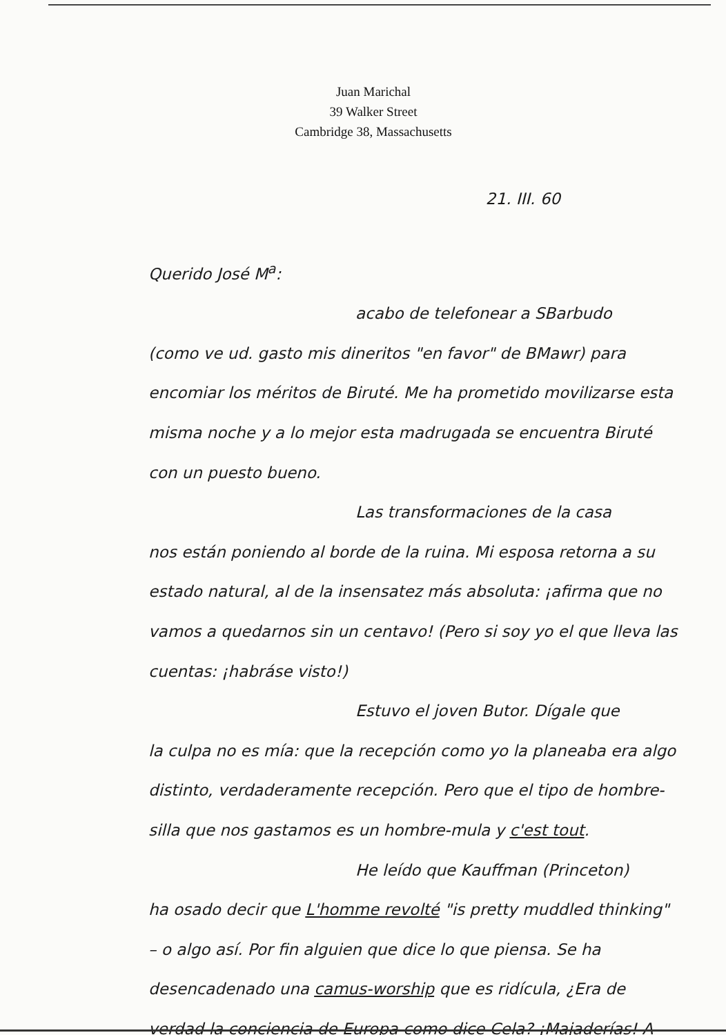Juan Marichal
39 Walker Street
Cambridge 38, Massachusetts
21. III. 60
Querido José M<sup>a</sup>:
acabo de telefonear a SBarbudo
(como ve ud. gasto mis dineritos "en favor" de BMawr) para encomiar los méritos de Biruté. Me ha prometido movilizarse esta misma noche y a lo mejor esta madrugada se encuentra Biruté con un puesto bueno.
Las transformaciones de la casa
nos están poniendo al borde de la ruina. Mi esposa retorna a su estado natural, al de la insensatez más absoluta: ¡afirma que no vamos a quedarnos sin un centavo! (Pero si soy yo el que lleva las cuentas: ¡habráse visto!)
Estuvo el joven Butor. Dígale que
la culpa no es mía: que la recepción como yo la planeaba era algo distinto, verdaderamente recepción. Pero que el tipo de hombre-silla que nos gastamos es un hombre-mula y c'est tout.
He leído que Kauffman (Princeton)
ha osado decir que L'homme revolté "is pretty muddled thinking" – o algo así. Por fin alguien que dice lo que piensa. Se ha desencadenado una camus-worship que es ridícula, ¿Era de verdad la conciencia de Europa como dice Cela? ¡Majaderías! A